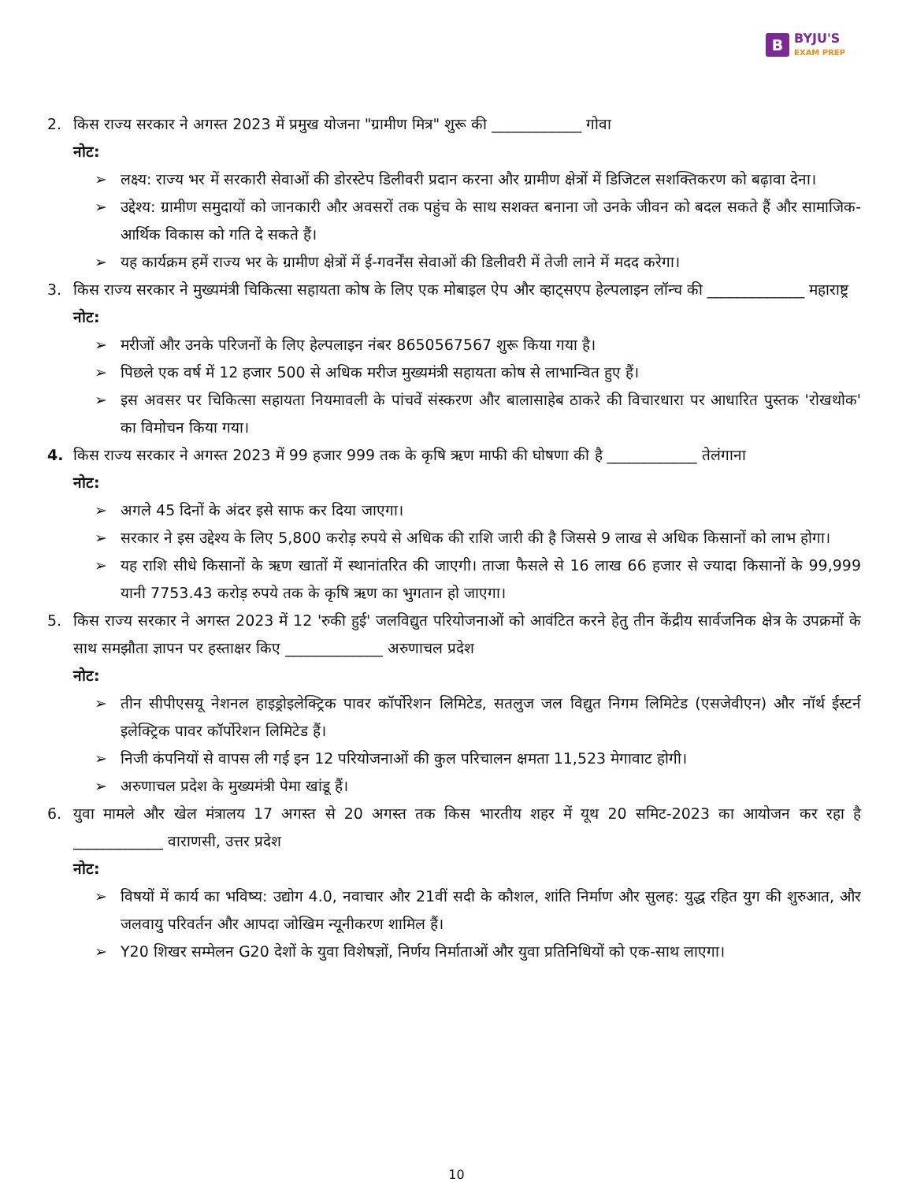B BYJU'S
EXAM PREP
2. किस राज्य सरकार ने अगस्त 2023 में प्रमुख योजना "ग्रामीण मित्र" शुरू की ____________ गोवा
नोट:
➢ लक्ष्य: राज्य भर में सरकारी सेवाओं की डोरस्टेप डिलीवरी प्रदान करना और ग्रामीण क्षेत्रों में डिजिटल सशक्तिकरण को बढ़ावा देना।
➢ उद्देश्य: ग्रामीण समुदायों को जानकारी और अवसरों तक पहुंच के साथ सशक्त बनाना जो उनके जीवन को बदल सकते हैं और सामाजिक-आर्थिक विकास को गति दे सकते हैं।
➢ यह कार्यक्रम हमें राज्य भर के ग्रामीण क्षेत्रों में ई-गवर्नेंस सेवाओं की डिलीवरी में तेजी लाने में मदद करेगा।
3. किस राज्य सरकार ने मुख्यमंत्री चिकित्सा सहायता कोष के लिए एक मोबाइल ऐप और व्हाट्सएप हेल्पलाइन लॉन्च की _____________ महाराष्ट्र
नोट:
➢ मरीजों और उनके परिजनों के लिए हेल्पलाइन नंबर 8650567567 शुरू किया गया है।
➢ पिछले एक वर्ष में 12 हजार 500 से अधिक मरीज मुख्यमंत्री सहायता कोष से लाभान्वित हुए हैं।
➢ इस अवसर पर चिकित्सा सहायता नियमावली के पांचवें संस्करण और बालासाहेब ठाकरे की विचारधारा पर आधारित पुस्तक 'रोखथोक' का विमोचन किया गया।
4. किस राज्य सरकार ने अगस्त 2023 में 99 हजार 999 तक के कृषि ऋण माफी की घोषणा की है ____________ तेलंगाना
नोट:
➢ अगले 45 दिनों के अंदर इसे साफ कर दिया जाएगा।
➢ सरकार ने इस उद्देश्य के लिए 5,800 करोड़ रुपये से अधिक की राशि जारी की है जिससे 9 लाख से अधिक किसानों को लाभ होगा।
➢ यह राशि सीधे किसानों के ऋण खातों में स्थानांतरित की जाएगी। ताजा फैसले से 16 लाख 66 हजार से ज्यादा किसानों के 99,999 यानी 7753.43 करोड़ रुपये तक के कृषि ऋण का भुगतान हो जाएगा।
5. किस राज्य सरकार ने अगस्त 2023 में 12 'रुकी हुई' जलविद्युत परियोजनाओं को आवंटित करने हेतु तीन केंद्रीय सार्वजनिक क्षेत्र के उपक्रमों के साथ समझौता ज्ञापन पर हस्ताक्षर किए _____________ अरुणाचल प्रदेश
नोट:
➢ तीन सीपीएसयू नेशनल हाइड्रोइलेक्ट्रिक पावर कॉर्पोरेशन लिमिटेड, सतलुज जल विद्युत निगम लिमिटेड (एसजेवीएन) और नॉर्थ ईस्टर्न इलेक्ट्रिक पावर कॉर्पोरेशन लिमिटेड हैं।
➢ निजी कंपनियों से वापस ली गई इन 12 परियोजनाओं की कुल परिचालन क्षमता 11,523 मेगावाट होगी।
➢ अरुणाचल प्रदेश के मुख्यमंत्री पेमा खांडू हैं।
6. युवा मामले और खेल मंत्रालय 17 अगस्त से 20 अगस्त तक किस भारतीय शहर में यूथ 20 समिट-2023 का आयोजन कर रहा है ____________ वाराणसी, उत्तर प्रदेश
नोट:
➢ विषयों में कार्य का भविष्य: उद्योग 4.0, नवाचार और 21वीं सदी के कौशल, शांति निर्माण और सुलह: युद्ध रहित युग की शुरुआत, और जलवायु परिवर्तन और आपदा जोखिम न्यूनीकरण शामिल हैं।
➢ Y20 शिखर सम्मेलन G20 देशों के युवा विशेषज्ञों, निर्णय निर्माताओं और युवा प्रतिनिधियों को एक-साथ लाएगा।
10